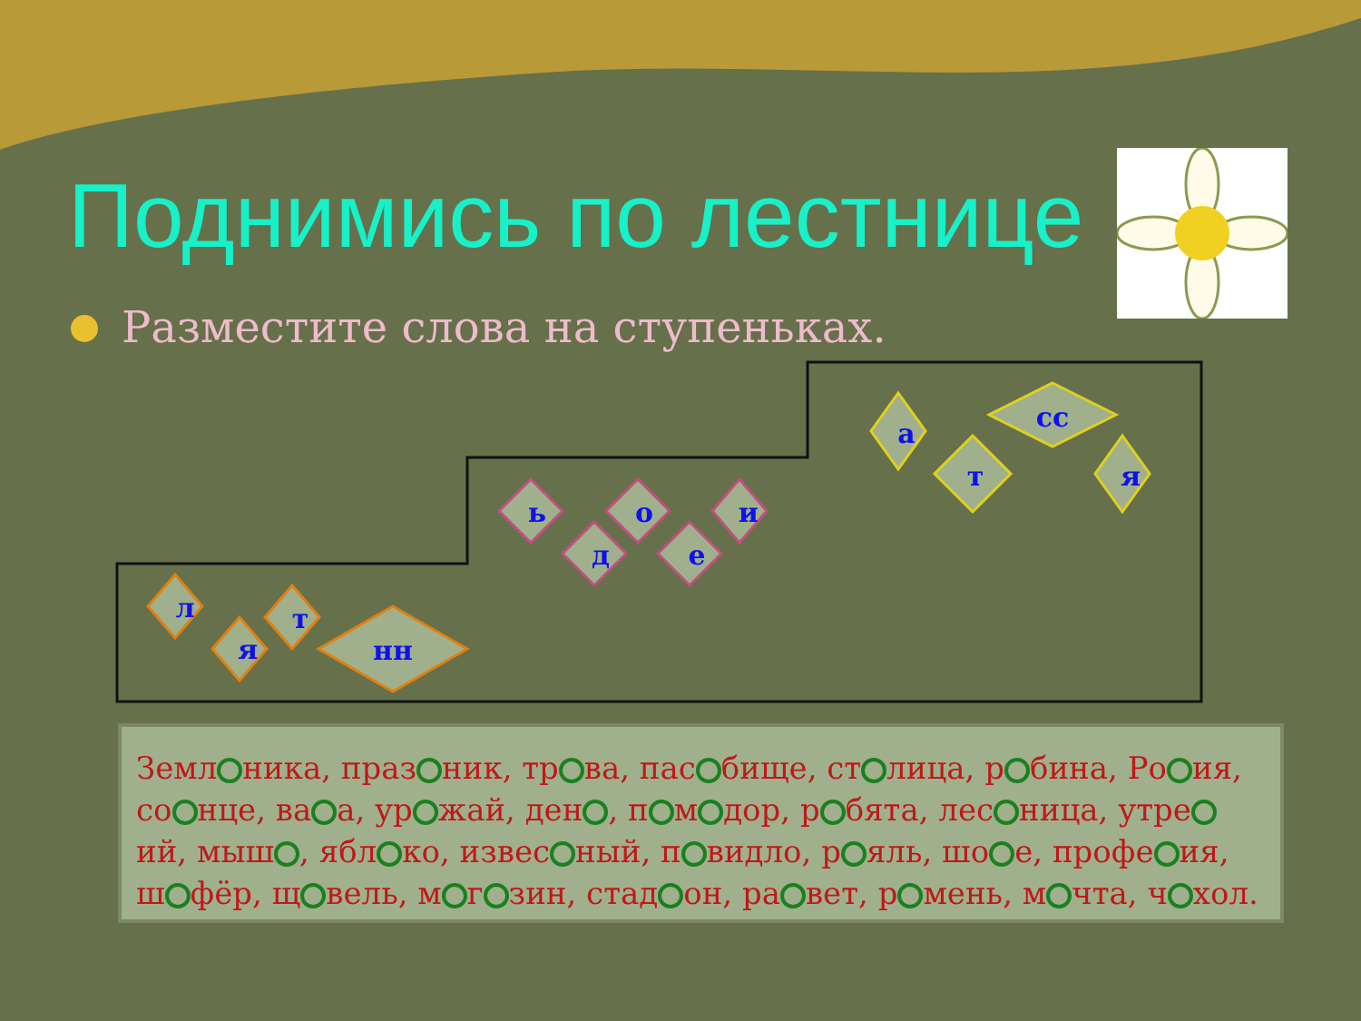Поднимись по лестнице
Разместите слова на ступеньках.
л
я
т
нн
ь
д
о
е
и
а
сс
т
я
Земл ника, праз ник, тр ва, пас бище, ст лица, р бина, Ро ия, со нце, ва а, ур жай, ден , п м дор, р бята, лес ница, утре ий, мыш , ябл ко, извес ный, п видло, р яль, шо е, профе ия, ш фёр, щ вель, м г зин, стад он, ра вет, р мень, м чта, ч хол.